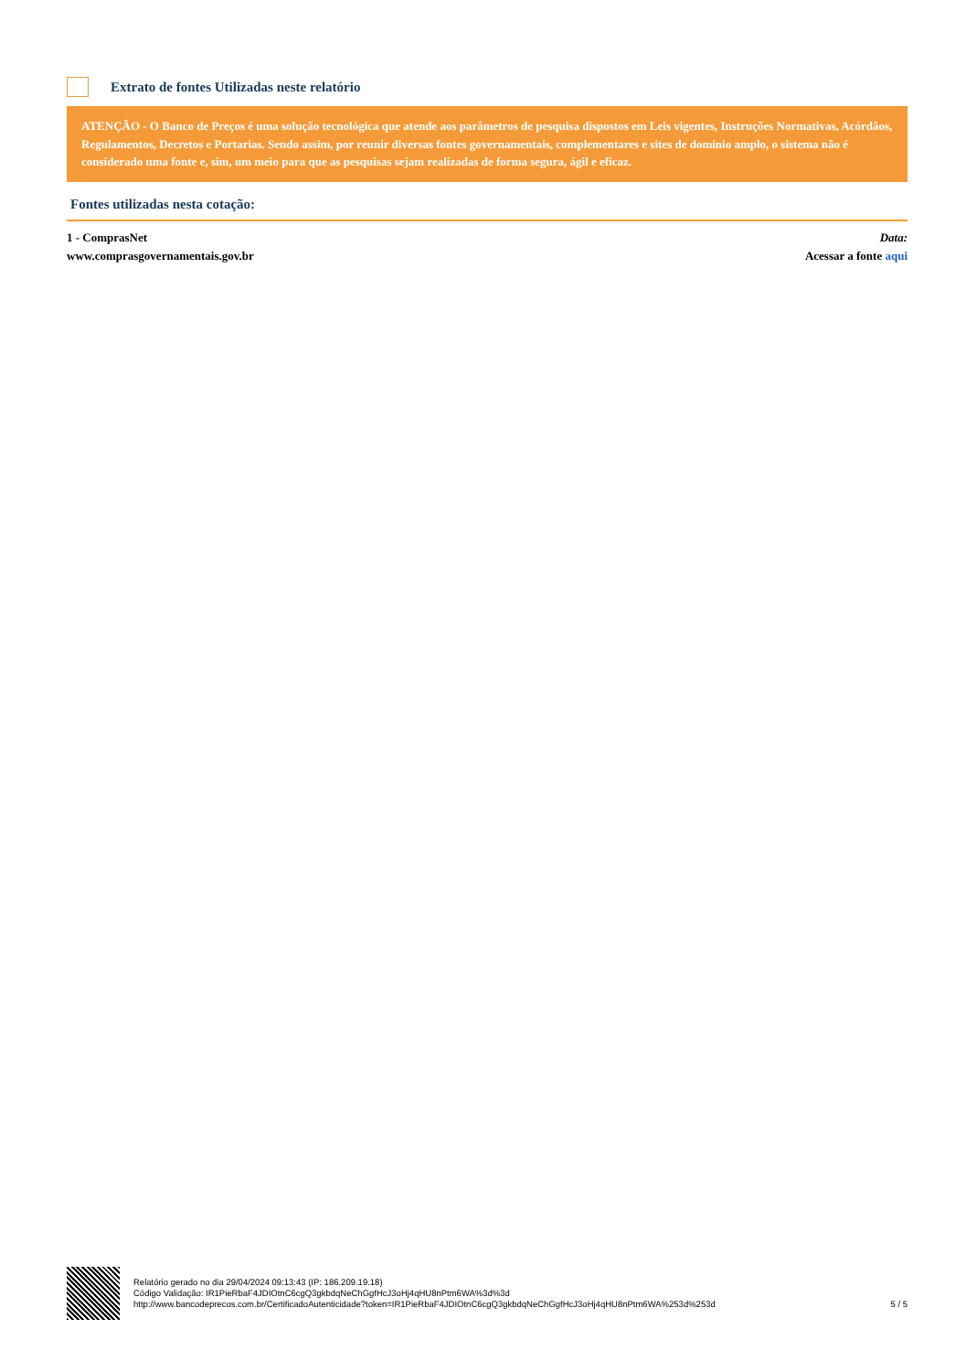Extrato de fontes Utilizadas neste relatório
ATENÇÃO - O Banco de Preços é uma solução tecnológica que atende aos parâmetros de pesquisa dispostos em Leis vigentes, Instruções Normativas, Acórdãos, Regulamentos, Decretos e Portarias. Sendo assim, por reunir diversas fontes governamentais, complementares e sites de domínio amplo, o sistema não é considerado uma fonte e, sim, um meio para que as pesquisas sejam realizadas de forma segura, ágil e eficaz.
Fontes utilizadas nesta cotação:
1 - ComprasNet Data:
www.comprasgovernamentais.gov.br Acessar a fonte aqui
Relatório gerado no dia 29/04/2024 09:13:43 (IP: 186.209.19.18)
Código Validação: IR1PieRbaF4JDIOtnC6cgQ3gkbdqNeChGgfHcJ3oHj4qHU8nPtm6WA%3d%3d
http://www.bancodeprecos.com.br/CertificadoAutenticidade?token=IR1PieRbaF4JDIOtnC6cgQ3gkbdqNeChGgfHcJ3oHj4qHU8nPtm6WA%253d%253d
5 / 5